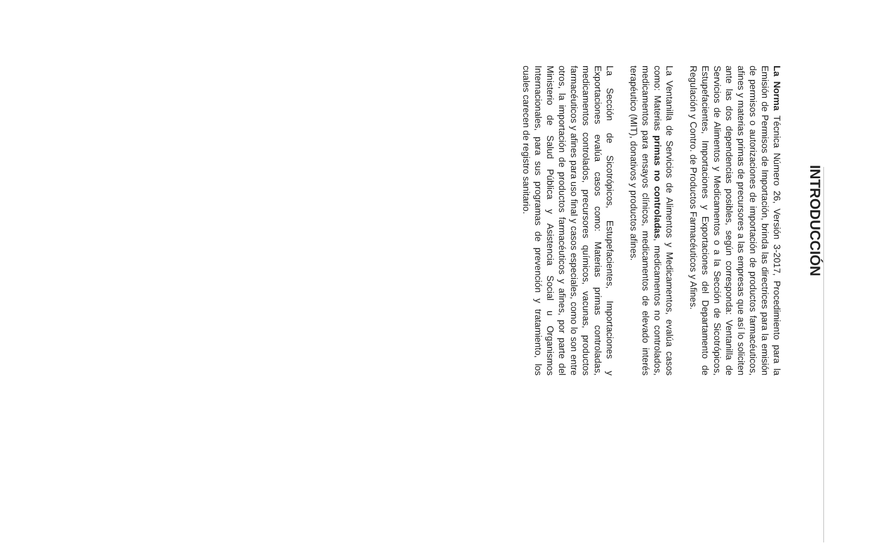INTRODUCCIÓN
La Norma Técnica Número 26, Versión 3-2017, Procedimiento para la Emisión de Permisos de Importación, brinda las directrices para la emisión de permisos o autorizaciones de importación de productos farmacéuticos, afines y materias primas de precursores a las empresas que así lo soliciten ante las dos dependencias posibles, según corresponda: Ventanilla de Servicios de Alimentos y Medicamentos o a la Sección de Sicotrópicos, Estupefacientes, Importaciones y Exportaciones del Departamento de Regulación y Contro. de Productos Farmacéuticos y Afines.
La Ventanilla de Servicios de Alimentos y Medicamentos, evalúa casos como: Materias primas no controladas, medicamentos no controlados, medicamentos para ensayos clínicos, medicamentos de elevado interés terapéutico (MIT), donativos y productos afines.
La Sección de Sicotrópicos, Estupefacientes, Importaciones y Exportaciones evalúa casos como: Materias primas controladas, medicamentos controlados, precursores químicos, vacunas, productos farmacéuticos y afines para uso final y casos especiales, como lo son entre otros, la importación de productos farmacéuticos y afines, por parte del Ministerio de Salud Pública y Asistencia Social u Organismos Internacionales, para sus programas de prevención y tratamiento, los cuales carecen de registro sanitario.